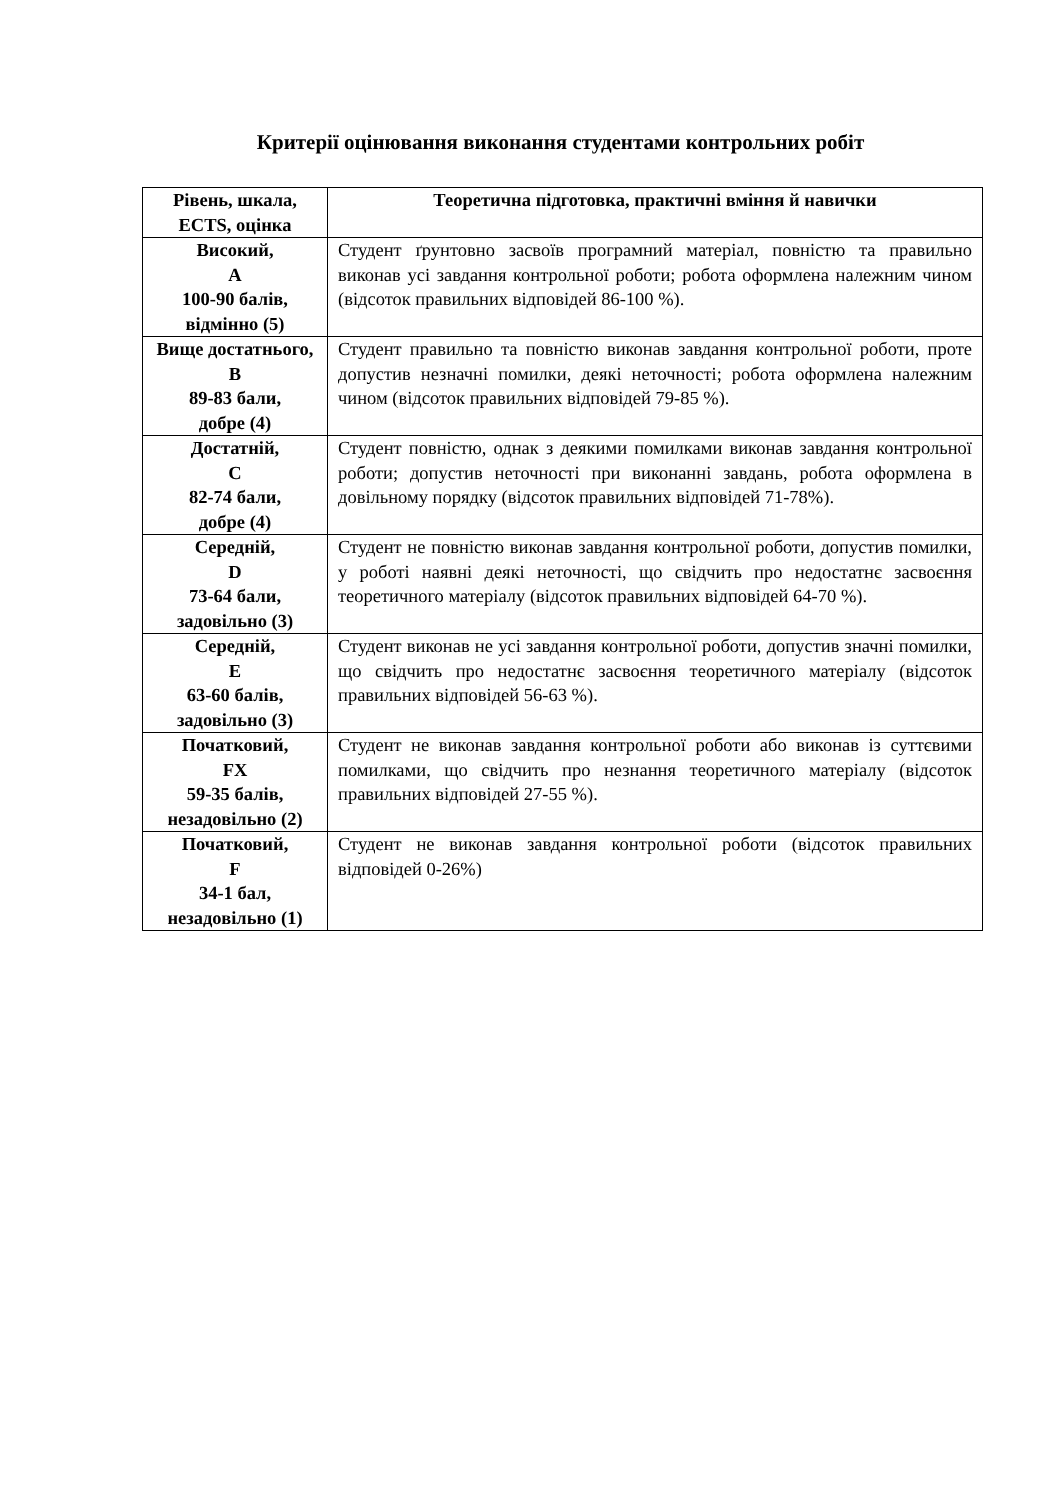Критерії оцінювання виконання студентами контрольних робіт
| Рівень, шкала, ECTS, оцінка | Теоретична підготовка, практичні вміння й навички |
| --- | --- |
| Високий, A 100-90 балів, відмінно (5) | Студент ґрунтовно засвоїв програмний матеріал, повністю та правильно виконав усі завдання контрольної роботи; робота оформлена належним чином (відсоток правильних відповідей 86-100 %). |
| Вище достатнього, B 89-83 бали, добре (4) | Студент правильно та повністю виконав завдання контрольної роботи, проте допустив незначні помилки, деякі неточності; робота оформлена належним чином (відсоток правильних відповідей 79-85 %). |
| Достатній, C 82-74 бали, добре (4) | Студент повністю, однак з деякими помилками виконав завдання контрольної роботи; допустив неточності при виконанні завдань, робота оформлена в довільному порядку (відсоток правильних відповідей 71-78%). |
| Середній, D 73-64 бали, задовільно (3) | Студент не повністю виконав завдання контрольної роботи, допустив помилки, у роботі наявні деякі неточності, що свідчить про недостатнє засвоєння теоретичного матеріалу (відсоток правильних відповідей 64-70 %). |
| Середній, E 63-60 балів, задовільно (3) | Студент виконав не усі завдання контрольної роботи, допустив значні помилки, що свідчить про недостатнє засвоєння теоретичного матеріалу (відсоток правильних відповідей 56-63 %). |
| Початковий, FX 59-35 балів, незадовільно (2) | Студент не виконав завдання контрольної роботи або виконав із суттєвими помилками, що свідчить про незнання теоретичного матеріалу (відсоток правильних відповідей 27-55 %). |
| Початковий, F 34-1 бал, незадовільно (1) | Студент не виконав завдання контрольної роботи (відсоток правильних відповідей 0-26%) |